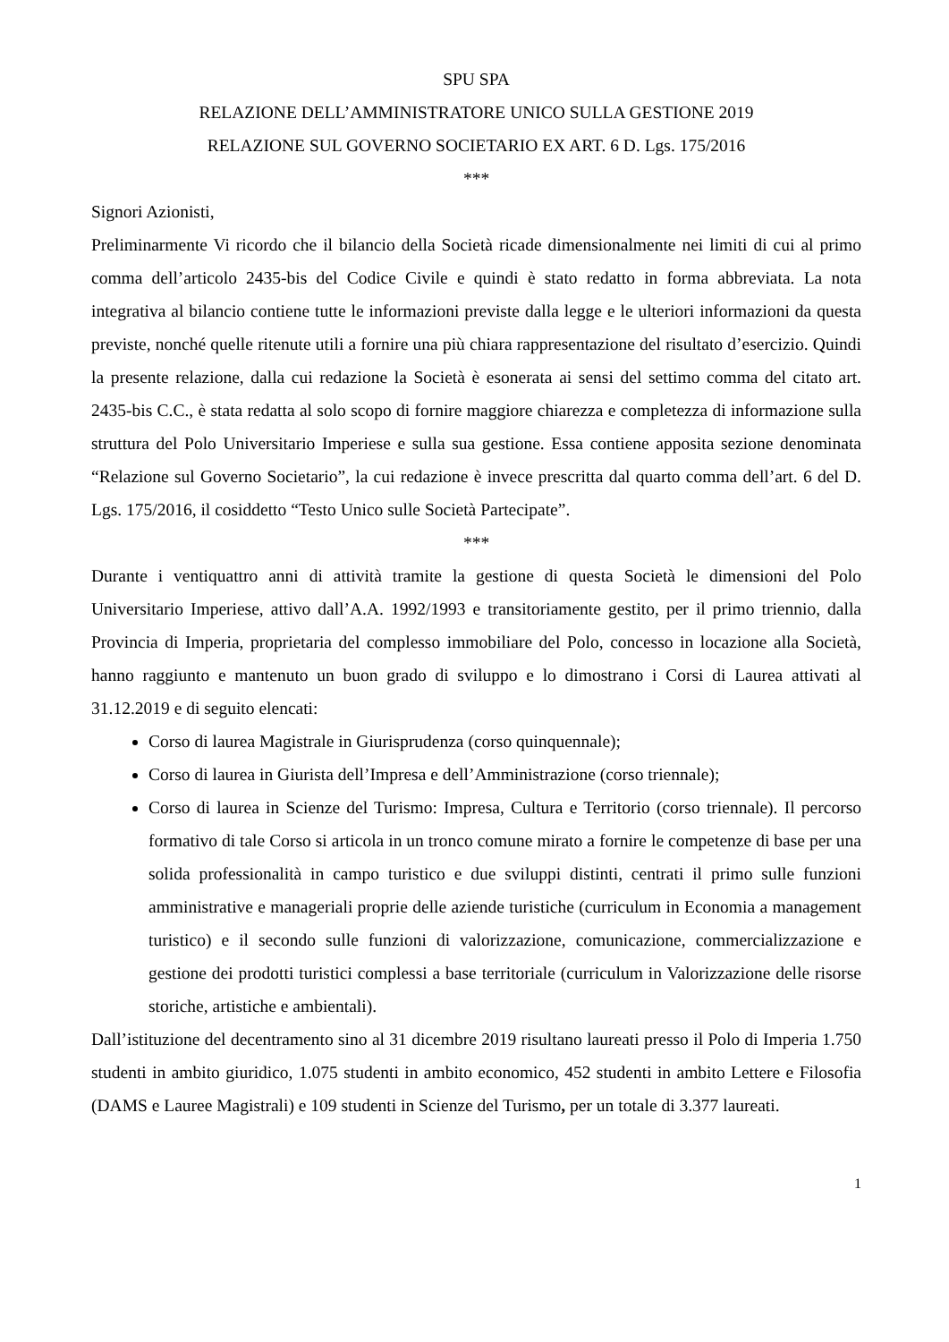SPU SPA
RELAZIONE DELL’AMMINISTRATORE UNICO SULLA GESTIONE 2019
RELAZIONE SUL GOVERNO SOCIETARIO EX ART. 6 D. Lgs. 175/2016
***
Signori Azionisti,
Preliminarmente Vi ricordo che il bilancio della Società ricade dimensionalmente nei limiti di cui al primo comma dell’articolo 2435-bis del Codice Civile e quindi è stato redatto in forma abbreviata. La nota integrativa al bilancio contiene tutte le informazioni previste dalla legge e le ulteriori informazioni da questa previste, nonché quelle ritenute utili a fornire una più chiara rappresentazione del risultato d’esercizio. Quindi la presente relazione, dalla cui redazione la Società è esonerata ai sensi del settimo comma del citato art. 2435-bis C.C., è stata redatta al solo scopo di fornire maggiore chiarezza e completezza di informazione sulla struttura del Polo Universitario Imperiese e sulla sua gestione. Essa contiene apposita sezione denominata “Relazione sul Governo Societario”, la cui redazione è invece prescritta dal quarto comma dell’art. 6 del D. Lgs. 175/2016, il cosiddetto “Testo Unico sulle Società Partecipate”.
***
Durante i ventiquattro anni di attività tramite la gestione di questa Società le dimensioni del Polo Universitario Imperiese, attivo dall’A.A. 1992/1993 e transitoriamente gestito, per il primo triennio, dalla Provincia di Imperia, proprietaria del complesso immobiliare del Polo, concesso in locazione alla Società, hanno raggiunto e mantenuto un buon grado di sviluppo e lo dimostrano i Corsi di Laurea attivati al 31.12.2019 e di seguito elencati:
Corso di laurea Magistrale in Giurisprudenza (corso quinquennale);
Corso di laurea in Giurista dell’Impresa e dell’Amministrazione (corso triennale);
Corso di laurea in Scienze del Turismo: Impresa, Cultura e Territorio (corso triennale). Il percorso formativo di tale Corso si articola in un tronco comune mirato a fornire le competenze di base per una solida professionalità in campo turistico e due sviluppi distinti, centrati il primo sulle funzioni amministrative e manageriali proprie delle aziende turistiche (curriculum in Economia a management turistico) e il secondo sulle funzioni di valorizzazione, comunicazione, commercializzazione e gestione dei prodotti turistici complessi a base territoriale (curriculum in Valorizzazione delle risorse storiche, artistiche e ambientali).
Dall’istituzione del decentramento sino al 31 dicembre 2019 risultano laureati presso il Polo di Imperia 1.750 studenti in ambito giuridico, 1.075 studenti in ambito economico, 452 studenti in ambito Lettere e Filosofia (DAMS e Lauree Magistrali) e 109 studenti in Scienze del Turismo, per un totale di 3.377 laureati.
1